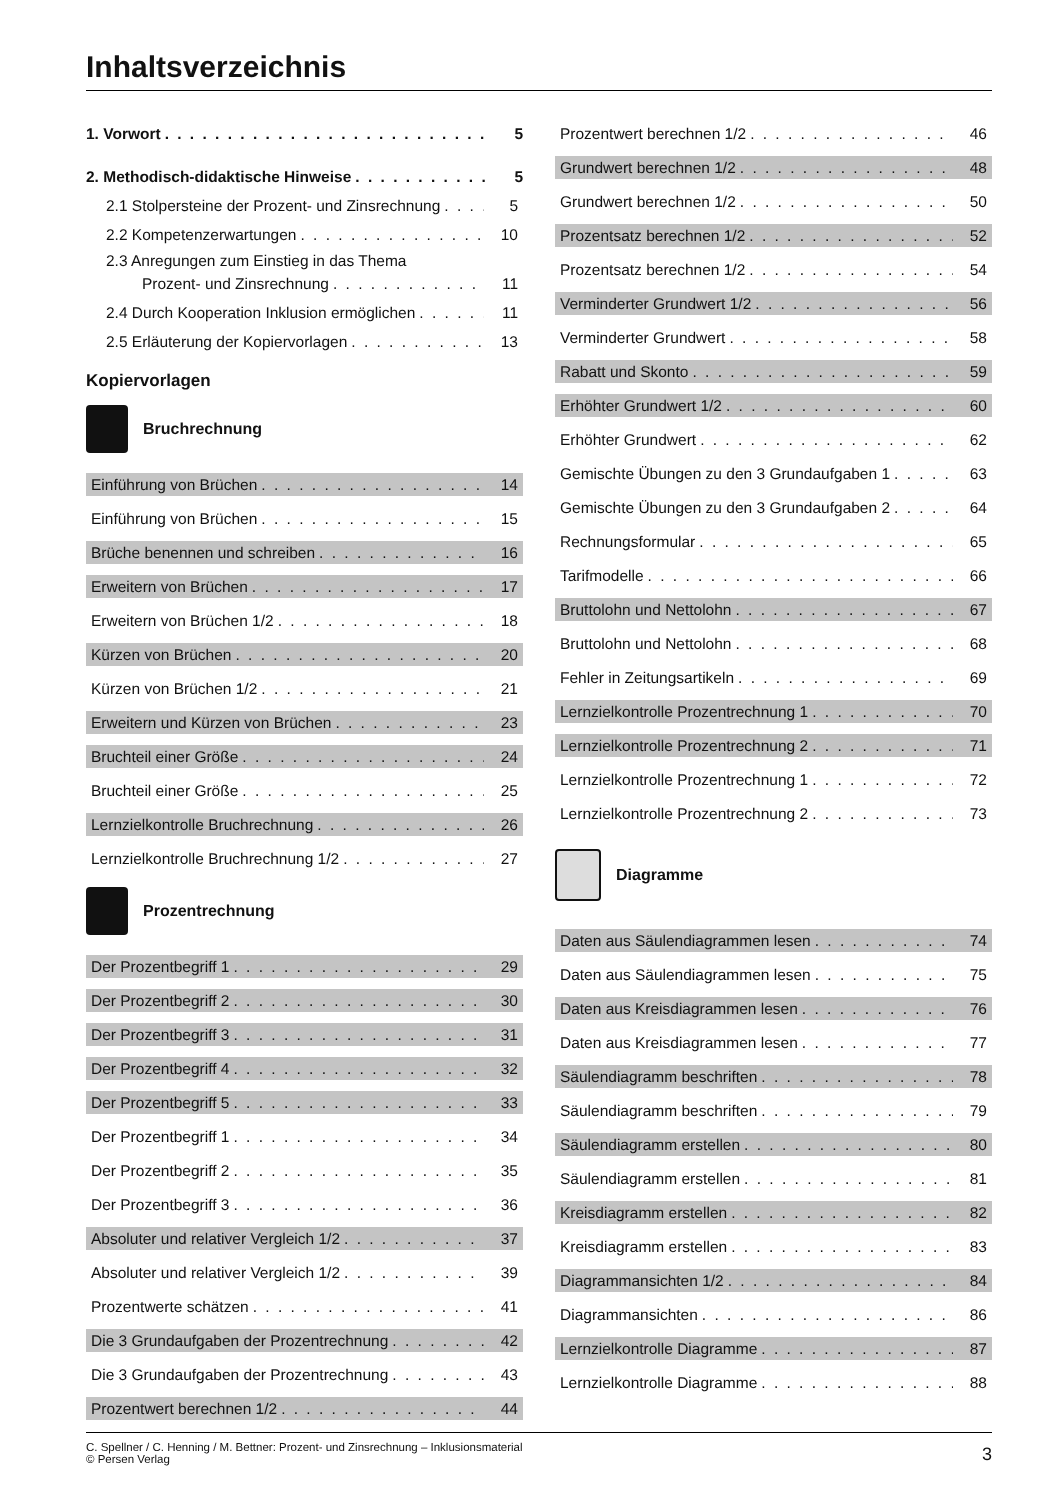Inhaltsverzeichnis
1. Vorwort 5
2. Methodisch-didaktische Hinweise 5
2.1 Stolpersteine der Prozent- und Zinsrechnung 5
2.2 Kompetenzerwartungen 10
2.3 Anregungen zum Einstieg in das Thema
Prozent- und Zinsrechnung 11
2.4 Durch Kooperation Inklusion ermöglichen 11
2.5 Erläuterung der Kopiervorlagen 13
Kopiervorlagen
Bruchrechnung
Einführung von Brüchen 14
Einführung von Brüchen 15
Brüche benennen und schreiben 16
Erweitern von Brüchen 17
Erweitern von Brüchen 1/2 18
Kürzen von Brüchen 20
Kürzen von Brüchen 1/2 21
Erweitern und Kürzen von Brüchen 23
Bruchteil einer Größe 24
Bruchteil einer Größe 25
Lernzielkontrolle Bruchrechnung 26
Lernzielkontrolle Bruchrechnung 1/2 27
Prozentrechnung
Der Prozentbegriff 1 29
Der Prozentbegriff 2 30
Der Prozentbegriff 3 31
Der Prozentbegriff 4 32
Der Prozentbegriff 5 33
Der Prozentbegriff 1 34
Der Prozentbegriff 2 35
Der Prozentbegriff 3 36
Absoluter und relativer Vergleich 1/2 37
Absoluter und relativer Vergleich 1/2 39
Prozentwerte schätzen 41
Die 3 Grundaufgaben der Prozentrechnung 42
Die 3 Grundaufgaben der Prozentrechnung 43
Prozentwert berechnen 1/2 44
Prozentwert berechnen 1/2 46
Grundwert berechnen 1/2 48
Grundwert berechnen 1/2 50
Prozentsatz berechnen 1/2 52
Prozentsatz berechnen 1/2 54
Verminderter Grundwert 1/2 56
Verminderter Grundwert 58
Rabatt und Skonto 59
Erhöhter Grundwert 1/2 60
Erhöhter Grundwert 62
Gemischte Übungen zu den 3 Grundaufgaben 1 63
Gemischte Übungen zu den 3 Grundaufgaben 2 64
Rechnungsformular 65
Tarifmodelle 66
Bruttolohn und Nettolohn 67
Bruttolohn und Nettolohn 68
Fehler in Zeitungsartikeln 69
Lernzielkontrolle Prozentrechnung 1 70
Lernzielkontrolle Prozentrechnung 2 71
Lernzielkontrolle Prozentrechnung 1 72
Lernzielkontrolle Prozentrechnung 2 73
Diagramme
Daten aus Säulendiagrammen lesen 74
Daten aus Säulendiagrammen lesen 75
Daten aus Kreisdiagrammen lesen 76
Daten aus Kreisdiagrammen lesen 77
Säulendiagramm beschriften 78
Säulendiagramm beschriften 79
Säulendiagramm erstellen 80
Säulendiagramm erstellen 81
Kreisdiagramm erstellen 82
Kreisdiagramm erstellen 83
Diagrammansichten 1/2 84
Diagrammansichten 86
Lernzielkontrolle Diagramme 87
Lernzielkontrolle Diagramme 88
C. Spellner / C. Henning / M. Bettner: Prozent- und Zinsrechnung – Inklusionsmaterial
© Persen Verlag
3